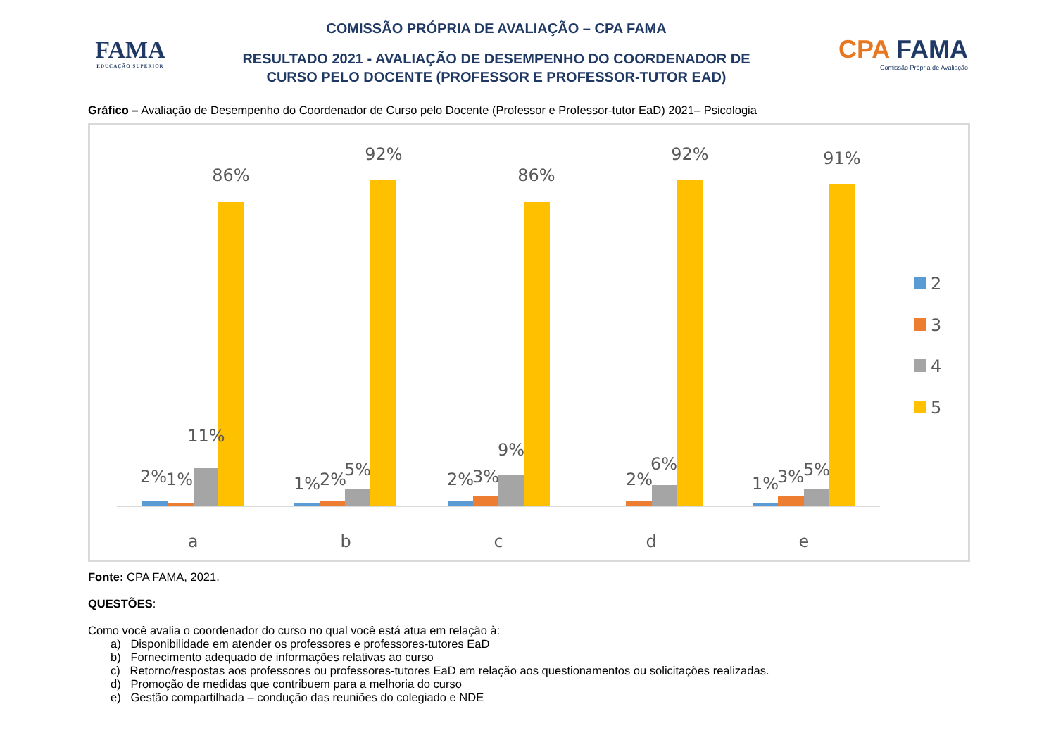FAMA
EDUCAÇÃO SUPERIOR
COMISSÃO PRÓPRIA DE AVALIAÇÃO – CPA FAMA
RESULTADO 2021 - AVALIAÇÃO DE DESEMPENHO DO COORDENADOR DE
CURSO PELO DOCENTE (PROFESSOR E PROFESSOR-TUTOR EAD)
CPA FAMA
Comissão Própria de Avaliação
Gráfico – Avaliação de Desempenho do Coordenador de Curso pelo Docente (Professor e Professor-tutor EaD) 2021– Psicologia
2%
1%
11%
86%
a
1%
2%
5%
92%
b
2%
3%
9%
86%
c
2%
6%
92%
d
1%
3%
5%
91%
e
2
3
4
5
Fonte: CPA FAMA, 2021.
QUESTÕES:
Como você avalia o coordenador do curso no qual você está atua em relação à:
a) Disponibilidade em atender os professores e professores-tutores EaD
b) Fornecimento adequado de informações relativas ao curso
c) Retorno/respostas aos professores ou professores-tutores EaD em relação aos questionamentos ou solicitações realizadas.
d) Promoção de medidas que contribuem para a melhoria do curso
e) Gestão compartilhada – condução das reuniões do colegiado e NDE